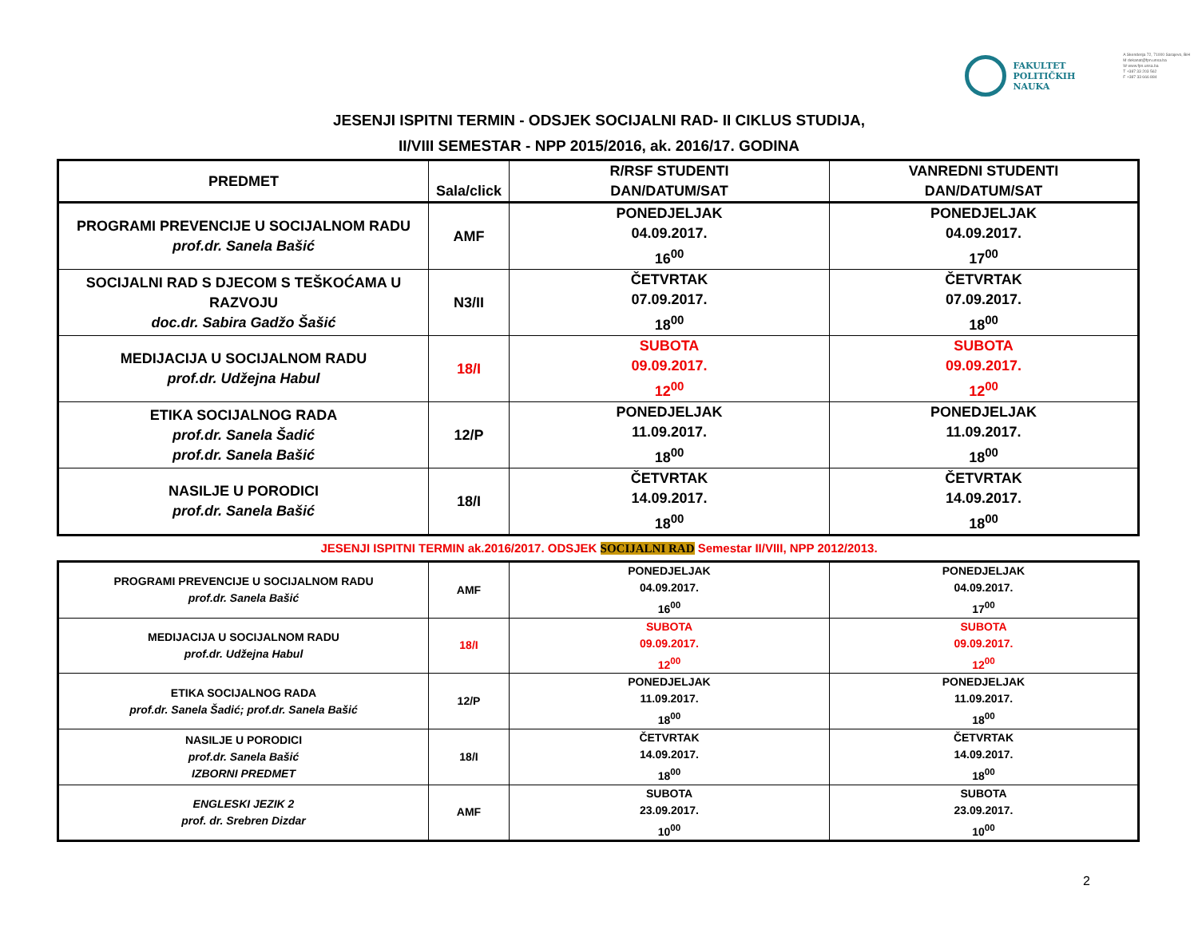FAKULTET
POLITIČKIH
NAUKA
A Skenderija 72, 71000 Sarajevo, BiH
M dekanat@fpn.unsa.ba
W www.fpn.unsa.ba
T +387 33 203 562
F +387 33 666 884
JESENJI ISPITNI TERMIN - ODSJEK SOCIJALNI RAD- II CIKLUS STUDIJA,
II/VIII SEMESTAR - NPP 2015/2016, ak. 2016/17. GODINA
| PREDMET | Sala/click | R/RSF STUDENTI DAN/DATUM/SAT | VANREDNI STUDENTI DAN/DATUM/SAT |
| --- | --- | --- | --- |
| PROGRAMI PREVENCIJE U SOCIJALNOM RADU prof.dr. Sanela Bašić | AMF | PONEDJELJAK 04.09.2017. 16<sup>00</sup> | PONEDJELJAK 04.09.2017. 17<sup>00</sup> |
| SOCIJALNI RAD S DJECOM S TEŠKOĆAMA U RAZVOJU doc.dr. Sabira Gadžo Šašić | N3/II | ČETVRTAK 07.09.2017. 18<sup>00</sup> | ČETVRTAK 07.09.2017. 18<sup>00</sup> |
| MEDIJACIJA U SOCIJALNOM RADU prof.dr. Udžejna Habul | 18/I | SUBOTA 09.09.2017. 12<sup>00</sup> | SUBOTA 09.09.2017. 12<sup>00</sup> |
| ETIKA SOCIJALNOG RADA prof.dr. Sanela Šadić prof.dr. Sanela Bašić | 12/P | PONEDJELJAK 11.09.2017. 18<sup>00</sup> | PONEDJELJAK 11.09.2017. 18<sup>00</sup> |
| NASILJE U PORODICI prof.dr. Sanela Bašić | 18/I | ČETVRTAK 14.09.2017. 18<sup>00</sup> | ČETVRTAK 14.09.2017. 18<sup>00</sup> |
JESENJI ISPITNI TERMIN ak.2016/2017. ODSJEK SOCIJALNI RAD Semestar II/VIII, NPP 2012/2013.
| PROGRAMI PREVENCIJE U SOCIJALNOM RADU prof.dr. Sanela Bašić | AMF | PONEDJELJAK 04.09.2017. 16<sup>00</sup> | PONEDJELJAK 04.09.2017. 17<sup>00</sup> |
| MEDIJACIJA U SOCIJALNOM RADU prof.dr. Udžejna Habul | 18/I | SUBOTA 09.09.2017. 12<sup>00</sup> | SUBOTA 09.09.2017. 12<sup>00</sup> |
| ETIKA SOCIJALNOG RADA prof.dr. Sanela Šadić; prof.dr. Sanela Bašić | 12/P | PONEDJELJAK 11.09.2017. 18<sup>00</sup> | PONEDJELJAK 11.09.2017. 18<sup>00</sup> |
| NASILJE U PORODICI prof.dr. Sanela Bašić IZBORNI PREDMET | 18/I | ČETVRTAK 14.09.2017. 18<sup>00</sup> | ČETVRTAK 14.09.2017. 18<sup>00</sup> |
| ENGLESKI JEZIK 2 prof. dr. Srebren Dizdar | AMF | SUBOTA 23.09.2017. 10<sup>00</sup> | SUBOTA 23.09.2017. 10<sup>00</sup> |
2